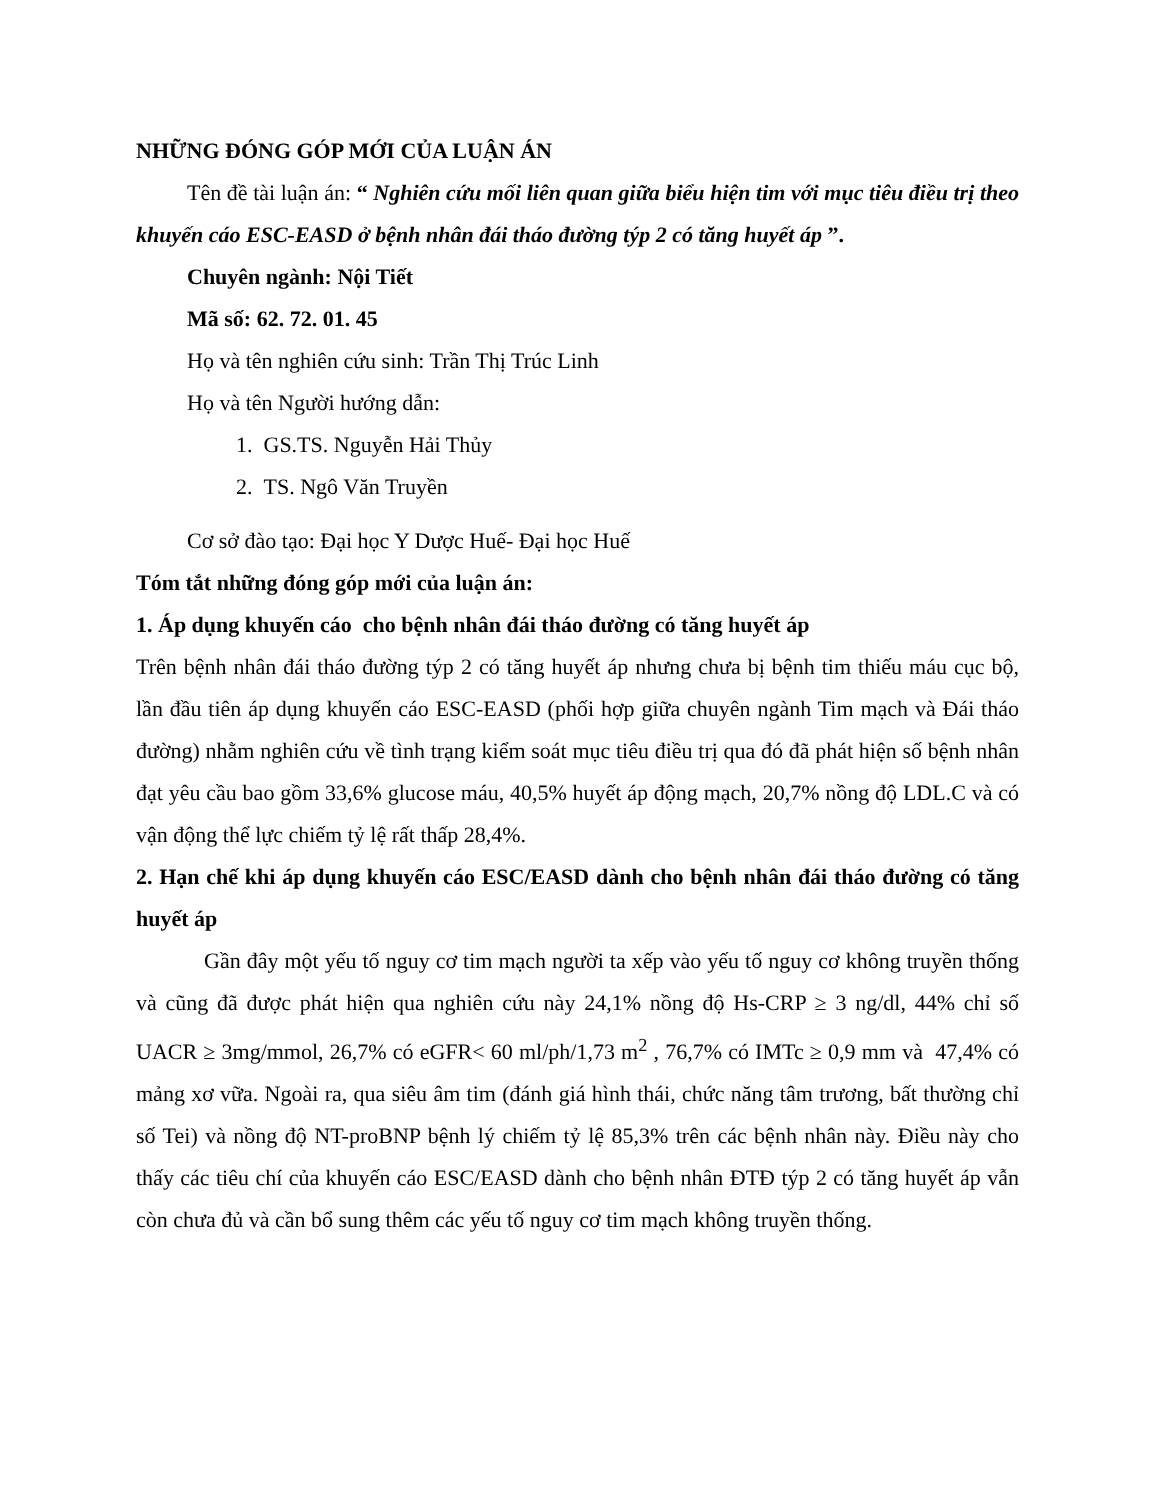NHỮNG ĐÓNG GÓP MỚI CỦA LUẬN ÁN
Tên đề tài luận án: “ Nghiên cứu mối liên quan giữa biểu hiện tim với mục tiêu điều trị theo khuyến cáo ESC-EASD ở bệnh nhân đái tháo đường týp 2 có tăng huyết áp ”.
Chuyên ngành: Nội Tiết
Mã số: 62. 72. 01. 45
Họ và tên nghiên cứu sinh: Trần Thị Trúc Linh
Họ và tên Người hướng dẫn:
1. GS.TS. Nguyễn Hải Thủy
2. TS. Ngô Văn Truyền
Cơ sở đào tạo: Đại học Y Dược Huế- Đại học Huế
Tóm tắt những đóng góp mới của luận án:
1. Áp dụng khuyến cáo cho bệnh nhân đái tháo đường có tăng huyết áp
Trên bệnh nhân đái tháo đường týp 2 có tăng huyết áp nhưng chưa bị bệnh tim thiếu máu cục bộ, lần đầu tiên áp dụng khuyến cáo ESC-EASD (phối hợp giữa chuyên ngành Tim mạch và Đái tháo đường) nhằm nghiên cứu về tình trạng kiểm soát mục tiêu điều trị qua đó đã phát hiện số bệnh nhân đạt yêu cầu bao gồm 33,6% glucose máu, 40,5% huyết áp động mạch, 20,7% nồng độ LDL.C và có vận động thể lực chiếm tỷ lệ rất thấp 28,4%.
2. Hạn chế khi áp dụng khuyến cáo ESC/EASD dành cho bệnh nhân đái tháo đường có tăng huyết áp
Gần đây một yếu tố nguy cơ tim mạch người ta xếp vào yếu tố nguy cơ không truyền thống và cũng đã được phát hiện qua nghiên cứu này 24,1% nồng độ Hs-CRP ≥ 3 ng/dl, 44% chỉ số UACR ≥ 3mg/mmol, 26,7% có eGFR< 60 ml/ph/1,73 m<sup>2</sup> , 76,7% có IMTc ≥ 0,9 mm và 47,4% có mảng xơ vữa. Ngoài ra, qua siêu âm tim (đánh giá hình thái, chức năng tâm trương, bất thường chỉ số Tei) và nồng độ NT-proBNP bệnh lý chiếm tỷ lệ 85,3% trên các bệnh nhân này. Điều này cho thấy các tiêu chí của khuyến cáo ESC/EASD dành cho bệnh nhân ĐTĐ týp 2 có tăng huyết áp vẫn còn chưa đủ và cần bổ sung thêm các yếu tố nguy cơ tim mạch không truyền thống.